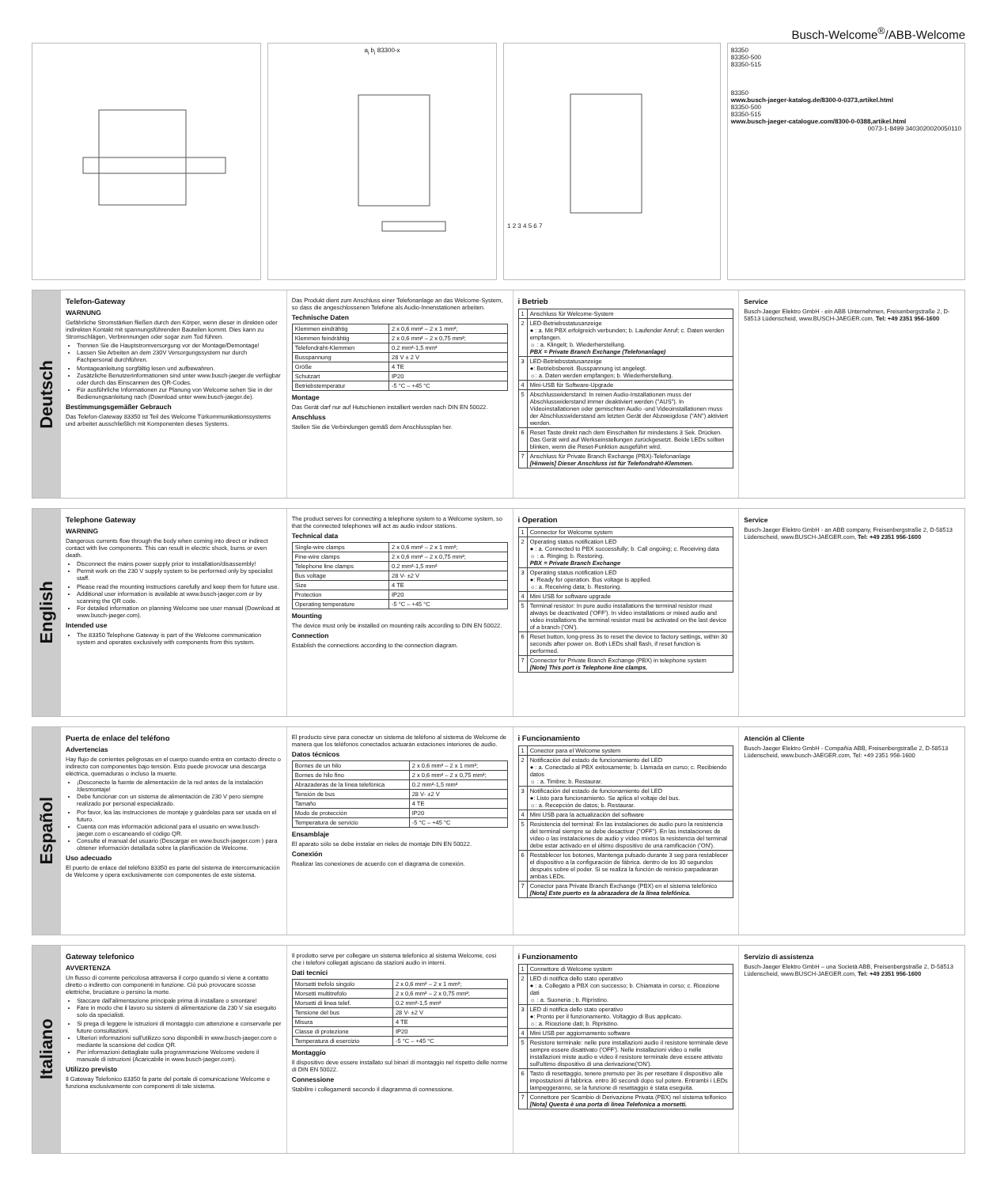Busch-Welcome<sup>®</sup>/ABB-Welcome
a<sub>i</sub> b<sub>i</sub> 83300-x 1 2 3 4 5 6 7 83350
83350-500
83350-515
83350
www.busch-jaeger-katalog.de/8300-0-0373,artikel.html
83350-500
83350-515
www.busch-jaeger-catalogue.com/8300-0-0388,artikel.html
0073-1-8499 3403020020050110
Deutsch
Telefon-Gateway
WARNUNG
Gefährliche Stromstärken fließen durch den Körper, wenn dieser in direkten oder indirekten Kontakt mit spannungsführenden Bauteilen kommt. Dies kann zu Stromschlägen, Verbrennungen oder sogar zum Tod führen.
Trennen Sie die Hauptstromversorgung vor der Montage/Demontage!
Lassen Sie Arbeiten an dem 230V Versorgungssystem nur durch Fachpersonal durchführen.
Montageanleitung sorgfältig lesen und aufbewahren.
Zusätzliche Benutzerinformationen sind unter www.busch-jaeger.de verfügbar oder durch das Einscannen des QR-Codes.
Für ausführliche Informationen zur Planung von Welcome sehen Sie in der Bedienungsanleitung nach (Download unter www.busch-jaeger.de).
Bestimmungsgemäßer Gebrauch
Das Telefon-Gateway 83350 ist Teil des Welcome Türkommunikationssystems und arbeitet ausschließlich mit Komponenten dieses Systems.
Das Produkt dient zum Anschluss einer Telefonanlage an das Welcome-System, so dass die angeschlossenen Telefone als Audio-Innenstationen arbeiten.
Technische Daten
| Klemmen eindrähtig | 2 x 0,6 mm² – 2 x 1 mm²; |
| Klemmen feindrähtig | 2 x 0,6 mm² – 2 x 0,75 mm²; |
| Telefondraht-Klemmen | 0.2 mm²-1,5 mm² |
| Busspannung | 28 V ± 2 V |
| Größe | 4 TE |
| Schutzart | IP20 |
| Betriebstemperatur | -5 °C – +45 °C |
Montage
Das Gerät darf nur auf Hutschienen installiert werden nach DIN EN 50022.
Anschluss
Stellen Sie die Verbindungen gemäß dem Anschlussplan her.
i Betrieb
| 1 | Anschluss für Welcome-System |
| 2 | LED-Betriebsstatusanzeige ● : a. Mit PBX erfolgreich verbunden; b. Laufender Anruf; c. Daten werden empfangen. ☼ : a. Klingelt; b. Wiederherstellung. PBX = Private Branch Exchange (Telefonanlage) |
| 3 | LED-Betriebsstatusanzeige ●: Betriebsbereit. Busspannung ist angelegt. ☼: a. Daten werden empfangen; b. Wiederherstellung. |
| 4 | Mini-USB für Software-Upgrade |
| 5 | Abschlusswiderstand: In reinen Audio-Installationen muss der Abschlusswiderstand immer deaktiviert werden ("AUS"). In Videoinstallationen oder gemischten Audio -und Videoinstallationen muss der Abschlusswiderstand am letzten Gerät der Abzweigdose ("AN") aktiviert werden. |
| 6 | Reset Taste direkt nach dem Einschalten für mindestens 3 Sek. Drücken. Das Gerät wird auf Werkseinstellungen zurückgesetzt. Beide LEDs sollten blinken, wenn die Reset-Funktion ausgeführt wird. |
| 7 | Anschluss für Private Branch Exchange (PBX)-Telefonanlage [Hinweis] Dieser Anschluss ist für Telefondraht-Klemmen. |
Service
Busch-Jaeger Elektro GmbH - ein ABB Unternehmen, Freisenbergstraße 2, D-58513 Lüdenscheid, www.BUSCH-JAEGER.com, Tel: +49 2351 956-1600
English
Telephone Gateway
WARNING
Dangerous currents flow through the body when coming into direct or indirect contact with live components. This can result in electric shock, burns or even death.
Disconnect the mains power supply prior to installation/disassembly!
Permit work on the 230 V supply system to be performed only by specialist staff.
Please read the mounting instructions carefully and keep them for future use.
Additional user information is available at www.busch-jaeger.com or by scanning the QR code.
For detailed information on planning Welcome see user manual (Download at www.busch-jaeger.com).
Intended use
The 83350 Telephone Gateway is part of the Welcome communication system and operates exclusively with components from this system.
The product serves for connecting a telephone system to a Welcome system, so that the connected telephones will act as audio indoor stations.
Technical data
| Single-wire clamps | 2 x 0,6 mm² – 2 x 1 mm²; |
| Fine-wire clamps | 2 x 0,6 mm² – 2 x 0,75 mm²; |
| Telephone line clamps | 0.2 mm²-1,5 mm² |
| Bus voltage | 28 V- ±2 V |
| Size | 4 TE |
| Protection | IP20 |
| Operating temperature | -5 °C – +45 °C |
Mounting
The device must only be installed on mounting rails according to DIN EN 50022.
Connection
Establish the connections according to the connection diagram.
i Operation
| 1 | Connector for Welcome system |
| 2 | Operating status notification LED ● : a. Connected to PBX successfully; b. Call ongoing; c. Receiving data ☼ : a. Ringing; b. Restoring. PBX = Private Branch Exchange |
| 3 | Operating status notification LED ●: Ready for operation. Bus voltage is applied. ☼: a. Receiving data; b. Restoring. |
| 4 | Mini USB for software upgrade |
| 5 | Terminal resistor: In pure audio installations the terminal resistor must always be deactivated ('OFF'). In video installations or mixed audio and video installations the terminal resistor must be activated on the last device of a branch ('ON'). |
| 6 | Reset button, long-press 3s to reset the device to factory settings, within 30 seconds after power on. Both LEDs shall flash, if reset function is performed. |
| 7 | Connector for Private Branch Exchange (PBX) in telephone system [Note] This port is Telephone line clamps. |
Service
Busch-Jaeger Elektro GmbH - an ABB company, Freisenbergstraße 2, D-58513 Lüdenscheid, www.BUSCH-JAEGER.com, Tel: +49 2351 956-1600
Español
Puerta de enlace del teléfono
Advertencias
Hay flujo de corrientes peligrosas en el cuerpo cuando entra en contacto directo o indirecto con componentes bajo tensión. Esto puede provocar una descarga eléctrica, quemaduras o incluso la muerte.
¡Desconecte la fuente de alimentación de la red antes de la instalación /desmontaje!
Debe funcionar con un sistema de alimentación de 230 V pero siempre realizado por personal especializado.
Por favor, lea las instrucciones de montaje y guárdelas para ser usada en el futuro.
Cuenta con más información adicional para el usuario en www.busch-jaeger.com o escaneando el código QR.
Consulte el manual del usuario (Descargar en www.busch-jaeger.com ) para obtener información detallada sobre la planificación de Welcome.
Uso adecuado
El puerto de enlace del teléfono 83350 es parte del sistema de intercomunicación de Welcome y opera exclusivamente con componentes de este sistema.
El producto sirve para conectar un sistema de teléfono al sistema de Welcome de manera que los teléfonos conectados actuarán estaciones interiores de audio.
Datos técnicos
| Bornes de un hilo | 2 x 0,6 mm² – 2 x 1 mm²; |
| Bornes de hilo fino | 2 x 0,6 mm² – 2 x 0,75 mm²; |
| Abrazaderas de la línea telefónica | 0.2 mm²-1,5 mm² |
| Tensión de bus | 28 V- ±2 V |
| Tamaño | 4 TE |
| Modo de protección | IP20 |
| Temperatura de servicio | -5 °C – +45 °C |
Ensamblaje
El aparato sólo se debe instalar en rieles de montaje DIN EN 50022.
Conexión
Realizar las conexiones de acuerdo con el diagrama de conexión.
i Funcionamiento
| 1 | Conector para el Welcome system |
| 2 | Notificación del estado de funcionamiento del LED ● : a. Conectado al PBX exitosamente; b. Llamada en curso; c. Recibiendo datos ☼ : a. Timbre; b. Restaurar. |
| 3 | Notificación del estado de funcionamiento del LED ●: Listo para funcionamiento. Se aplica el voltaje del bus. ☼: a. Recepción de datos; b. Restaurar. |
| 4 | Mini USB para la actualización del software |
| 5 | Resistencia del terminal: En las instalaciones de audio puro la resistencia del terminal siempre se debe desactivar ("OFF"). En las instalaciones de vídeo o las instalaciones de audio y vídeo mixtos la resistencia del terminal debe estar activado en el último dispositivo de una ramificación ('ON'). |
| 6 | Restablecer los botones, Mantenga pulsado durante 3 seg para restablecer el dispositivo a la configuración de fábrica. dentro de los 30 segundos después sobre el poder. Si se realiza la función de reinicio parpadearan ambas LEDs. |
| 7 | Conector para Private Branch Exchange (PBX) en el sistema telefónico [Nota] Este puerto es la abrazadera de la línea telefónica. |
Atención al Cliente
Busch-Jaeger Elektro GmbH - Compañía ABB, Freisenbergstraße 2, D-58513 Lüdenscheid, www.busch-JAEGER.com, Tel: +49 2351 956-1600
Italiano
Gateway telefonico
AVVERTENZA
Un flusso di corrente pericolosa attraversa il corpo quando si viene a contatto diretto o indiretto con componenti in funzione. Ciò può provocare scosse elettriche, bruciature o persino la morte.
Staccare dall'alimentazione principale prima di installare o smontare!
Fare in modo che il lavoro su sistemi di alimentazione da 230 V sia eseguito solo da specialisti.
Si prega di leggere le istruzioni di montaggio con attenzione e conservarle per future consultazioni.
Ulteriori informazioni sull'utilizzo sono disponibili in www.busch-jaeger.com o mediante la scansione del codice QR.
Per informazioni dettagliate sulla programmazione Welcome vedere il manuale di istruzioni (Acaricabile in www.busch-jaeger.com).
Utilizzo previsto
Il Gateway Telefonico 83350 fa parte del portale di comunicazione Welcome e funziona esclusivamente con componenti di tale sistema.
Il prodotto serve per collegare un sistema telefonico al sistema Welcome, così che i telefoni collegati agiscano da stazioni audio in interni.
Dati tecnici
| Morsetti trefolo singolo | 2 x 0,6 mm² – 2 x 1 mm²; |
| Morsetti multitrefolo | 2 x 0,6 mm² – 2 x 0,75 mm²; |
| Morsetti di linea telef. | 0.2 mm²-1,5 mm² |
| Tensione del bus | 28 V- ±2 V |
| Misura | 4 TE |
| Classe di protezione | IP20 |
| Temperatura di esercizio | -5 °C – +45 °C |
Montaggio
Il dispositivo deve essere installato sul binari di montaggio nel rispetto delle norme di DIN EN 50022.
Connessione
Stabilire i collegamenti secondo il diagramma di connessione.
i Funzionamento
| 1 | Connettore di Welcome system |
| 2 | LED di notifica dello stato operativo ● : a. Collegato a PBX con successo; b. Chiamata in corso; c. Ricezione dati ☼ : a. Suoneria ; b. Ripristino. |
| 3 | LED di notifica dello stato operativo ●: Pronto per il funzionamento. Voltaggio di Bus applicato. ☼: a. Ricezione dati; b. Ripristino. |
| 4 | Mini USB per aggiornamento software |
| 5 | Resistore terminale: nelle pure installazioni audio il resistore terminale deve sempre essere disattivato ('OFF'). Nelle installazioni video o nelle installazioni miste audio e video il resistore terminale deve essere attivato sull'ultimo dispositivo di una derivazione('ON'). |
| 6 | Tasto di resettaggio, tenere premuto per 3s per resettare il dispositivo alle impostazioni di fabbrica. entro 30 secondi dopo sul potere. Entrambi i LEDs lampeggeranno, se la funzione di resettaggio è stata eseguita. |
| 7 | Connettore per Scambio di Derivazione Privata (PBX) nel sistema telfonico [Nota] Questa è una porta di linea Telefonica a morsetti. |
Servizio di assistenza
Busch-Jaeger Elektro GmbH – una Società ABB, Freisenbergstraße 2, D-58513 Lüdenscheid, www.BUSCH-JAEGER.com, Tel: +49 2351 956-1600